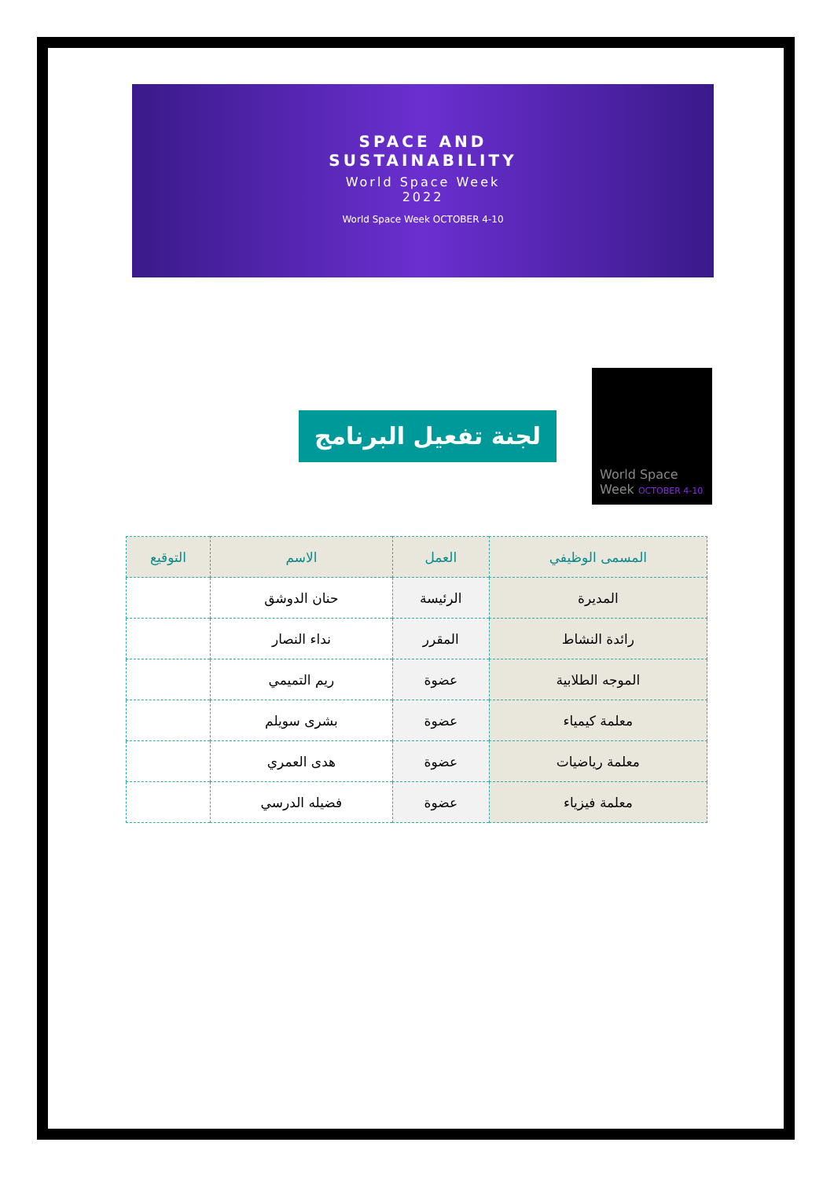SPACE AND
SUSTAINABILITY
World Space Week
2022
World Space Week OCTOBER 4-10
World Space
Week OCTOBER 4-10
لجنة تفعيل البرنامج
| المسمى الوظيفي | العمل | الاسم | التوقيع |
| --- | --- | --- | --- |
| المديرة | الرئيسة | حنان الدوشق | |
| رائدة النشاط | المقرر | نداء النصار | |
| الموجه الطلابية | عضوة | ريم التميمي | |
| معلمة كيمياء | عضوة | بشرى سويلم | |
| معلمة رياضيات | عضوة | هدى العمري | |
| معلمة فيزياء | عضوة | فضيله الدرسي | |